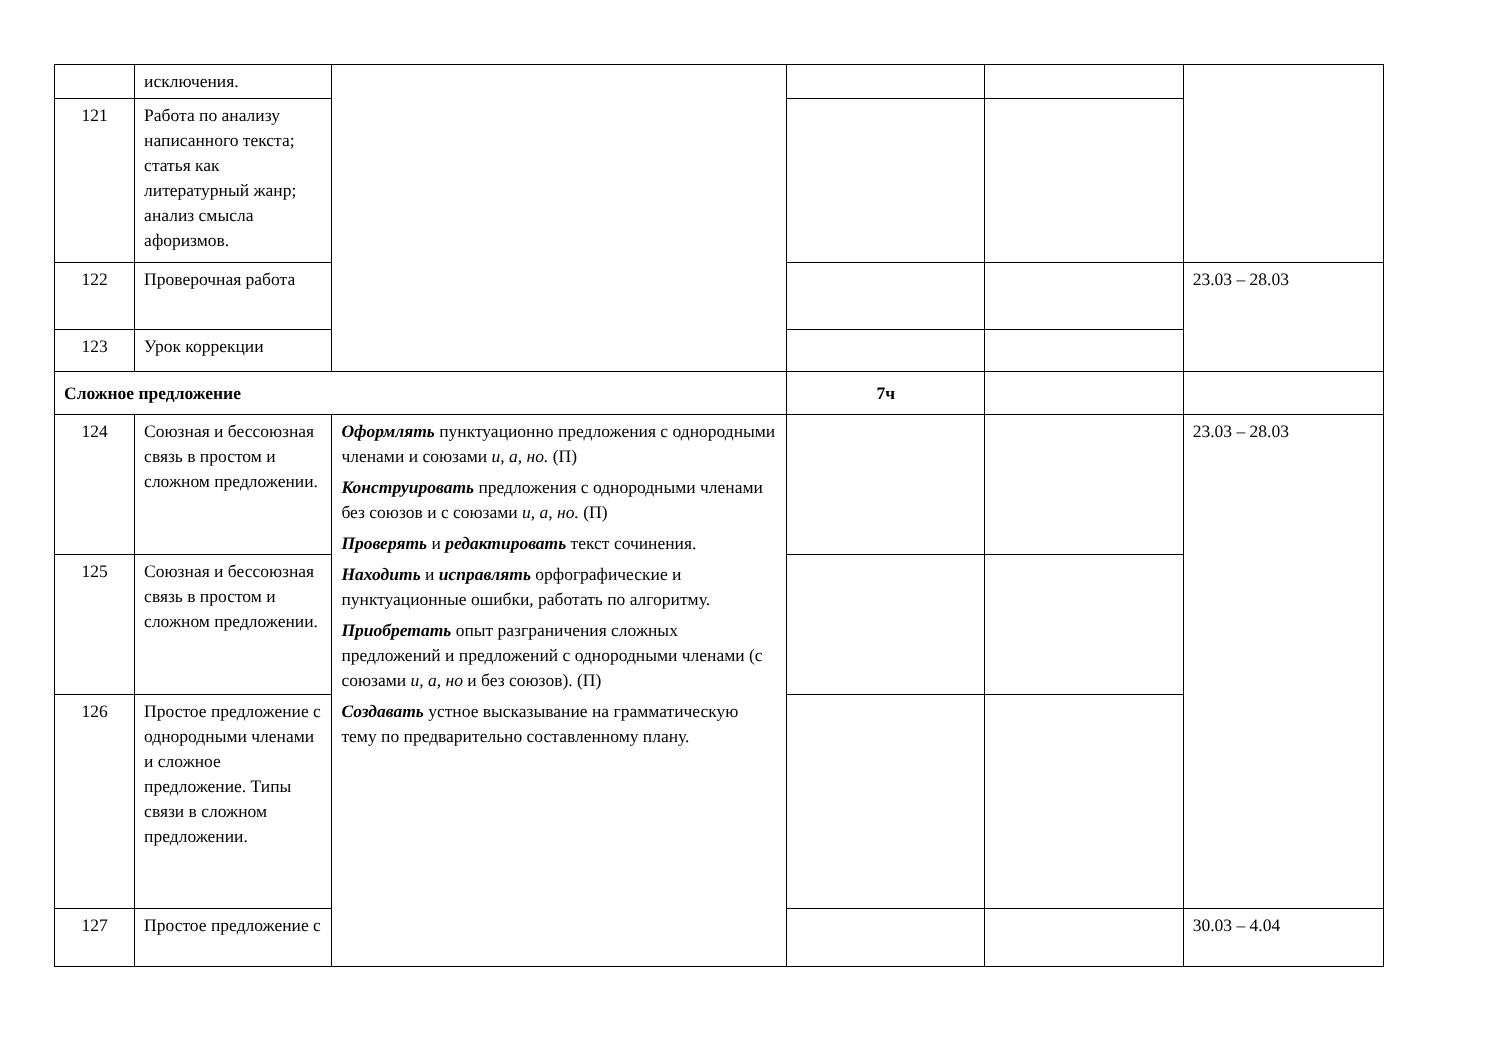| | исключения. | | | | |
| 121 | Работа по анализу написанного текста; статья как литературный жанр; анализ смысла афоризмов. | | | | |
| 122 | Проверочная работа | | | | 23.03 – 28.03 |
| 123 | Урок коррекции | | | | |
| Сложное предложение | | | 7ч | | |
| 124 | Союзная и бессоюзная связь в простом и сложном предложении. | Оформлять пунктуационно предложения с однородными членами и союзами и, а, но. (П) Конструировать предложения с однородными членами без союзов и с союзами и, а, но. (П) Проверять и редактировать текст сочинения. Находить и исправлять орфографические и пунктуационные ошибки, работать по алгоритму. Приобретать опыт разграничения сложных предложений и предложений с однородными членами (с союзами и, а, но и без союзов). (П) Создавать устное высказывание на грамматическую тему по предварительно составленному плану. | | | 23.03 – 28.03 |
| 125 | Союзная и бессоюзная связь в простом и сложном предложении. | | | | |
| 126 | Простое предложение с однородными членами и сложное предложение. Типы связи в сложном предложении. | | | | |
| 127 | Простое предложение с | | | | 30.03 – 4.04 |